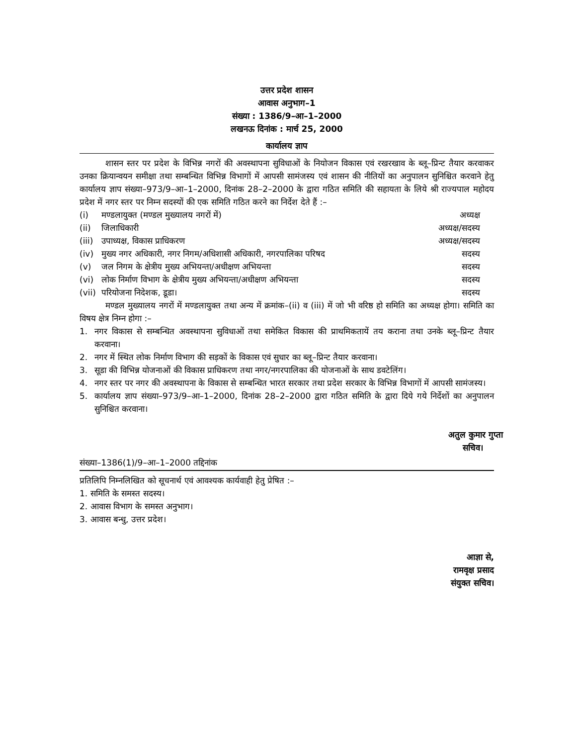उत्तर प्रदेश शासन
आवास अनुभाग–1
संख्या : 1386/9–आ–1–2000
लखनऊ दिनांक : मार्च 25, 2000
कार्यालय ज्ञाप
शासन स्तर पर प्रदेश के विभिन्न नगरों की अवस्थापना सुविधाओं के नियोजन विकास एवं रखरखाव के ब्लू–प्रिन्ट तैयार करवाकर उनका क्रियान्वयन समीक्षा तथा सम्बन्धित विभिन्न विभागों में आपसी सामंजस्य एवं शासन की नीतियों का अनुपालन सुनिश्चित करवाने हेतु कार्यालय ज्ञाप संख्या–973/9–आ–1–2000, दिनांक 28–2–2000 के द्वारा गठित समिति की सहायता के लिये श्री राज्यपाल महोदय प्रदेश में नगर स्तर पर निम्न सदस्यों की एक समिति गठित करने का निर्देश देते हैं :–
(i) मण्डलायुक्त (मण्डल मुख्यालय नगरों में) अध्यक्ष
(ii) जिलाधिकारी अध्यक्ष/सदस्य
(iii) उपाध्यक्ष, विकास प्राधिकरण अध्यक्ष/सदस्य
(iv) मुख्य नगर अधिकारी, नगर निगम/अधिशासी अधिकारी, नगरपालिका परिषद सदस्य
(v) जल निगम के क्षेत्रीय मुख्य अभियन्ता/अधीक्षण अभियन्ता सदस्य
(vi) लोक निर्माण विभाग के क्षेत्रीय मुख्य अभियन्ता/अधीक्षण अभियन्ता सदस्य
(vii) परियोजना निदेशक, डूडा। सदस्य
मण्डल मुख्यालय नगरों में मण्डलायुक्त तथा अन्य में क्रमांक–(ii) व (iii) में जो भी वरिष्ठ हो समिति का अध्यक्ष होगा। समिति का विषय क्षेत्र निम्न होगा :–
1. नगर विकास से सम्बन्धित अवस्थापना सुविधाओं तथा समेकित विकास की प्राथमिकतायें तय कराना तथा उनके ब्लू–प्रिन्ट तैयार करवाना।
2. नगर में स्थित लोक निर्माण विभाग की सड़कों के विकास एवं सुधार का ब्लू–प्रिन्ट तैयार करवाना।
3. सूडा की विभिन्न योजनाओं की विकास प्राधिकरण तथा नगर/नगरपालिका की योजनाओं के साथ डवटेलिंग।
4. नगर स्तर पर नगर की अवस्थापना के विकास से सम्बन्धित भारत सरकार तथा प्रदेश सरकार के विभिन्न विभागों में आपसी सामंजस्य।
5. कार्यालय ज्ञाप संख्या–973/9–आ–1–2000, दिनांक 28–2–2000 द्वारा गठित समिति के द्वारा दिये गये निर्देशों का अनुपालन सुनिश्चित करवाना।
अतुल कुमार गुप्ता
सचिव।
संख्या–1386(1)/9–आ–1–2000 तद्दिनांक
प्रतिलिपि निम्नलिखित को सूचनार्थ एवं आवश्यक कार्यवाही हेतु प्रेषित :–
1. समिति के समस्त सदस्य।
2. आवास विभाग के समस्त अनुभाग।
3. आवास बन्धु, उत्तर प्रदेश।
आज्ञा से,
रामवृक्ष प्रसाद
संयुक्त सचिव।